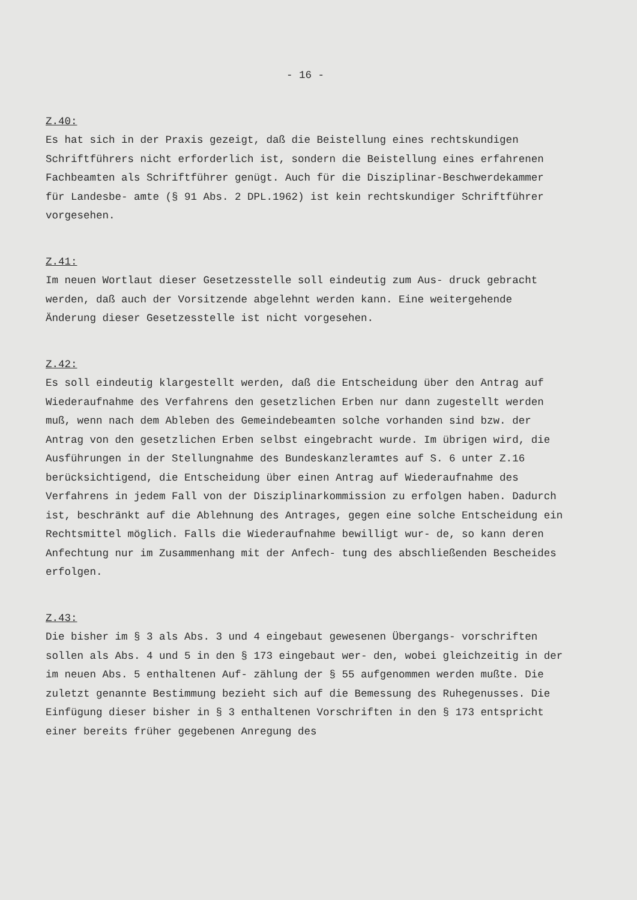- 16 -
Z.40:
Es hat sich in der Praxis gezeigt, daß die Beistellung eines rechtskundigen Schriftführers nicht erforderlich ist, sondern die Beistellung eines erfahrenen Fachbeamten als Schriftführer genügt. Auch für die Disziplinar-Beschwerdekammer für Landesbe- amte (§ 91 Abs. 2 DPL.1962) ist kein rechtskundiger Schriftführer vorgesehen.
Z.41:
Im neuen Wortlaut dieser Gesetzesstelle soll eindeutig zum Aus- druck gebracht werden, daß auch der Vorsitzende abgelehnt werden kann. Eine weitergehende Änderung dieser Gesetzesstelle ist nicht vorgesehen.
Z.42:
Es soll eindeutig klargestellt werden, daß die Entscheidung über den Antrag auf Wiederaufnahme des Verfahrens den gesetzlichen Erben nur dann zugestellt werden muß, wenn nach dem Ableben des Gemeindebeamten solche vorhanden sind bzw. der Antrag von den gesetzlichen Erben selbst eingebracht wurde. Im übrigen wird, die Ausführungen in der Stellungnahme des Bundeskanzleramtes auf S. 6 unter Z.16 berücksichtigend, die Entscheidung über einen Antrag auf Wiederaufnahme des Verfahrens in jedem Fall von der Disziplinarkommission zu erfolgen haben. Dadurch ist, beschränkt auf die Ablehnung des Antrages, gegen eine solche Entscheidung ein Rechtsmittel möglich. Falls die Wiederaufnahme bewilligt wur- de, so kann deren Anfechtung nur im Zusammenhang mit der Anfech- tung des abschließenden Bescheides erfolgen.
Z.43:
Die bisher im § 3 als Abs. 3 und 4 eingebaut gewesenen Übergangs- vorschriften sollen als Abs. 4 und 5 in den § 173 eingebaut wer- den, wobei gleichzeitig in der im neuen Abs. 5 enthaltenen Auf- zählung der § 55 aufgenommen werden mußte. Die zuletzt genannte Bestimmung bezieht sich auf die Bemessung des Ruhegenusses. Die Einfügung dieser bisher in § 3 enthaltenen Vorschriften in den § 173 entspricht einer bereits früher gegebenen Anregung des